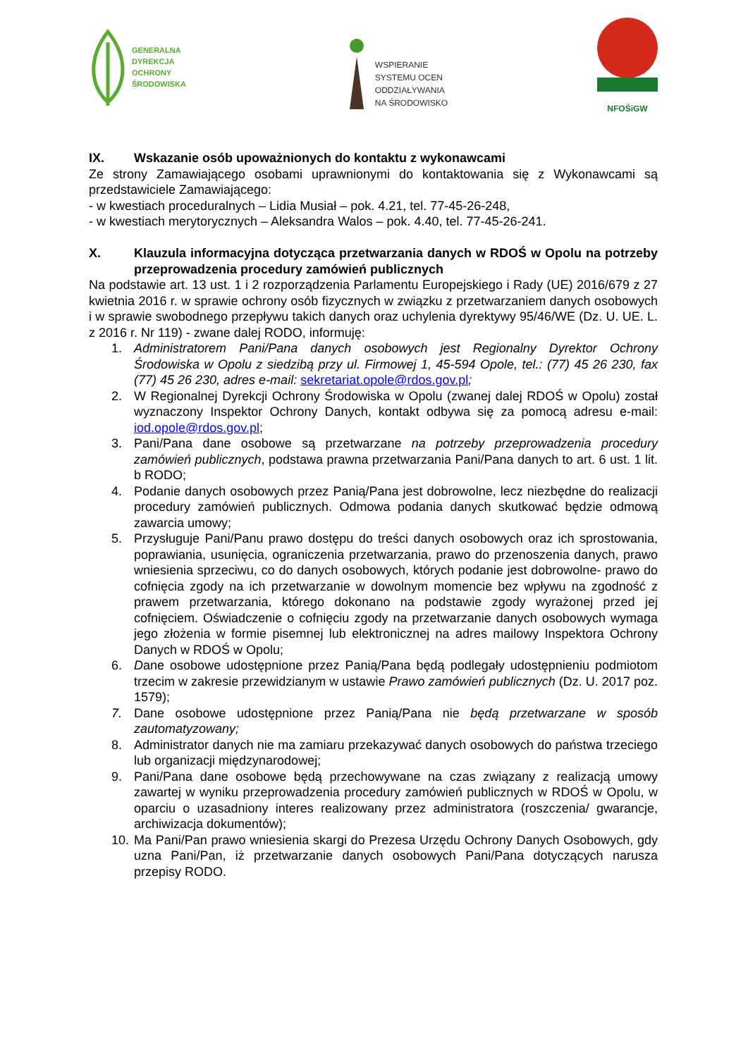GENERALNA
DYREKCJA
OCHRONY
ŚRODOWISKA
WSPIERANIE
SYSTEMU OCEN
ODDZIAŁYWANIA
NA ŚRODOWISKO
NFOŚiGW
IX. Wskazanie osób upoważnionych do kontaktu z wykonawcami
Ze strony Zamawiającego osobami uprawnionymi do kontaktowania się z Wykonawcami są przedstawiciele Zamawiającego:
- w kwestiach proceduralnych – Lidia Musiał – pok. 4.21, tel. 77-45-26-248,
- w kwestiach merytorycznych – Aleksandra Walos – pok. 4.40, tel. 77-45-26-241.
X. Klauzula informacyjna dotycząca przetwarzania danych w RDOŚ w Opolu na potrzeby przeprowadzenia procedury zamówień publicznych
Na podstawie art. 13 ust. 1 i 2 rozporządzenia Parlamentu Europejskiego i Rady (UE) 2016/679 z 27 kwietnia 2016 r. w sprawie ochrony osób fizycznych w związku z przetwarzaniem danych osobowych i w sprawie swobodnego przepływu takich danych oraz uchylenia dyrektywy 95/46/WE (Dz. U. UE. L. z 2016 r. Nr 119) - zwane dalej RODO, informuję:
1. Administratorem Pani/Pana danych osobowych jest Regionalny Dyrektor Ochrony Środowiska w Opolu z siedzibą przy ul. Firmowej 1, 45-594 Opole, tel.: (77) 45 26 230, fax (77) 45 26 230, adres e-mail: sekretariat.opole@rdos.gov.pl;
2. W Regionalnej Dyrekcji Ochrony Środowiska w Opolu (zwanej dalej RDOŚ w Opolu) został wyznaczony Inspektor Ochrony Danych, kontakt odbywa się za pomocą adresu e-mail: iod.opole@rdos.gov.pl;
3. Pani/Pana dane osobowe są przetwarzane na potrzeby przeprowadzenia procedury zamówień publicznych, podstawa prawna przetwarzania Pani/Pana danych to art. 6 ust. 1 lit. b RODO;
4. Podanie danych osobowych przez Panią/Pana jest dobrowolne, lecz niezbędne do realizacji procedury zamówień publicznych. Odmowa podania danych skutkować będzie odmową zawarcia umowy;
5. Przysługuje Pani/Panu prawo dostępu do treści danych osobowych oraz ich sprostowania, poprawiania, usunięcia, ograniczenia przetwarzania, prawo do przenoszenia danych, prawo wniesienia sprzeciwu, co do danych osobowych, których podanie jest dobrowolne- prawo do cofnięcia zgody na ich przetwarzanie w dowolnym momencie bez wpływu na zgodność z prawem przetwarzania, którego dokonano na podstawie zgody wyrażonej przed jej cofnięciem. Oświadczenie o cofnięciu zgody na przetwarzanie danych osobowych wymaga jego złożenia w formie pisemnej lub elektronicznej na adres mailowy Inspektora Ochrony Danych w RDOŚ w Opolu;
6. Dane osobowe udostępnione przez Panią/Pana będą podlegały udostępnieniu podmiotom trzecim w zakresie przewidzianym w ustawie Prawo zamówień publicznych (Dz. U. 2017 poz. 1579);
7. Dane osobowe udostępnione przez Panią/Pana nie będą przetwarzane w sposób zautomatyzowany;
8. Administrator danych nie ma zamiaru przekazywać danych osobowych do państwa trzeciego lub organizacji międzynarodowej;
9. Pani/Pana dane osobowe będą przechowywane na czas związany z realizacją umowy zawartej w wyniku przeprowadzenia procedury zamówień publicznych w RDOŚ w Opolu, w oparciu o uzasadniony interes realizowany przez administratora (roszczenia/ gwarancje, archiwizacja dokumentów);
10. Ma Pani/Pan prawo wniesienia skargi do Prezesa Urzędu Ochrony Danych Osobowych, gdy uzna Pani/Pan, iż przetwarzanie danych osobowych Pani/Pana dotyczących narusza przepisy RODO.